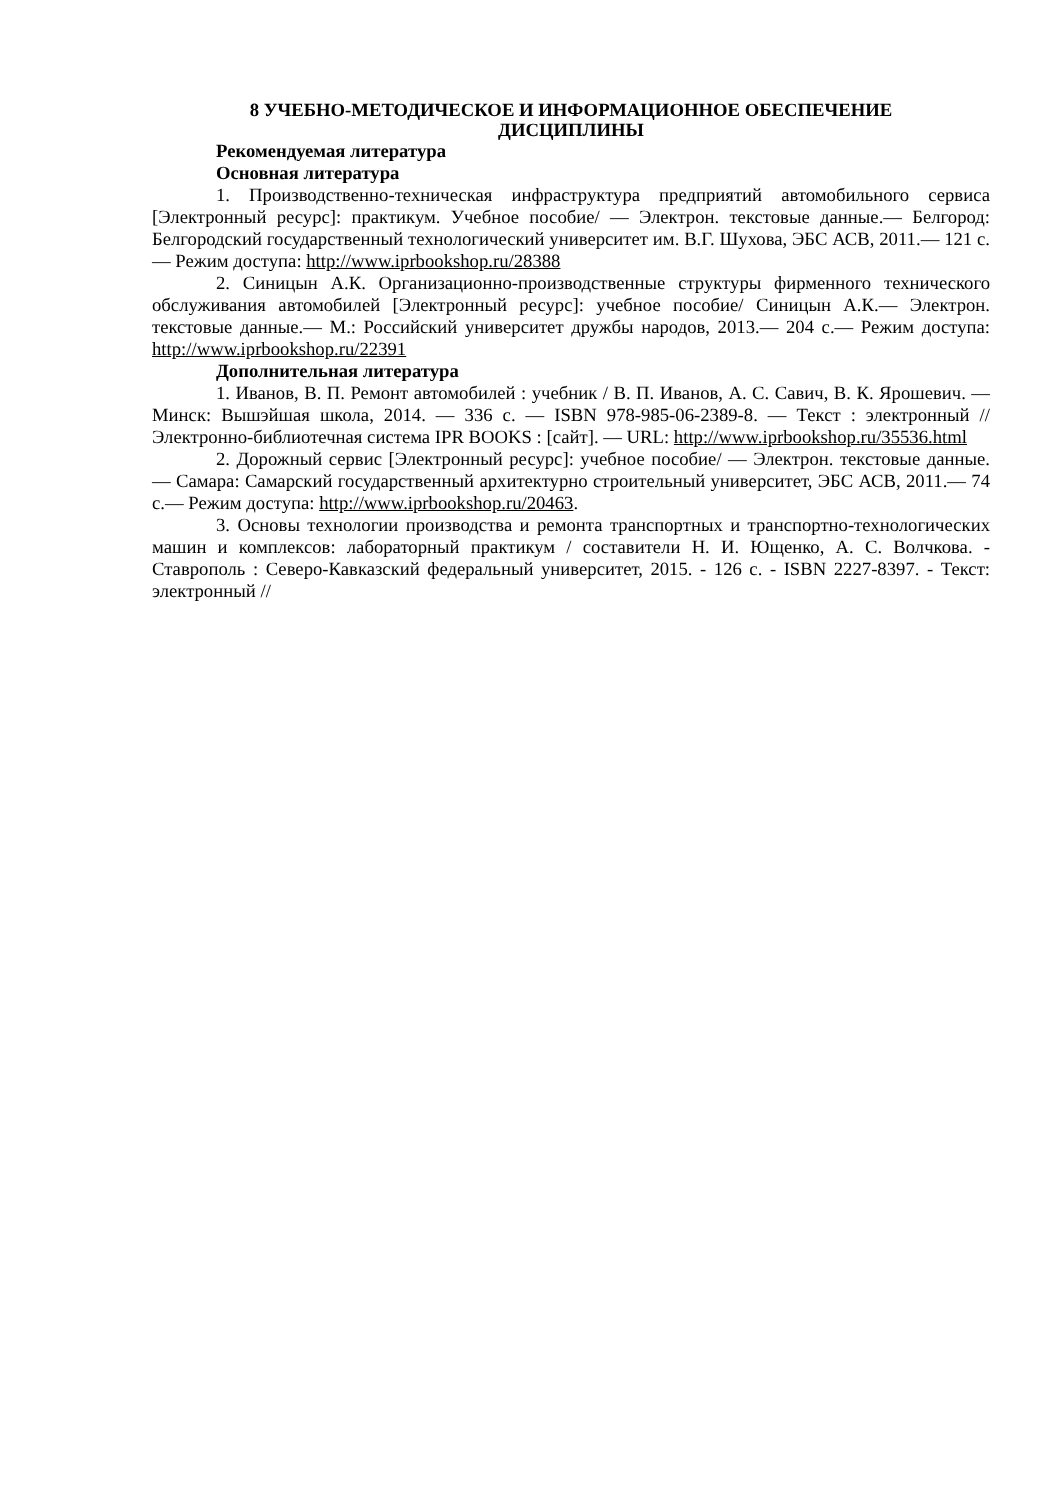8 УЧЕБНО-МЕТОДИЧЕСКОЕ И ИНФОРМАЦИОННОЕ ОБЕСПЕЧЕНИЕ
ДИСЦИПЛИНЫ
Рекомендуемая литература
Основная литература
1. Производственно-техническая инфраструктура предприятий автомобильного сервиса [Электронный ресурс]: практикум. Учебное пособие/ — Электрон. текстовые данные.— Белгород: Белгородский государственный технологический университет им. В.Г. Шухова, ЭБС АСВ, 2011.— 121 c.— Режим доступа: http://www.iprbookshop.ru/28388
2. Синицын А.К. Организационно-производственные структуры фирменного технического обслуживания автомобилей [Электронный ресурс]: учебное пособие/ Синицын А.К.— Электрон. текстовые данные.— М.: Российский университет дружбы народов, 2013.— 204 c.— Режим доступа: http://www.iprbookshop.ru/22391
Дополнительная литература
1. Иванов, В. П. Ремонт автомобилей : учебник / В. П. Иванов, А. С. Савич, В. К. Ярошевич. — Минск: Вышэйшая школа, 2014. — 336 c. — ISBN 978-985-06-2389-8. — Текст : электронный // Электронно-библиотечная система IPR BOOKS : [сайт]. — URL: http://www.iprbookshop.ru/35536.html
2. Дорожный сервис [Электронный ресурс]: учебное пособие/ — Электрон. текстовые данные.— Самара: Самарский государственный архитектурно строительный университет, ЭБС АСВ, 2011.— 74 c.— Режим доступа: http://www.iprbookshop.ru/20463.
3. Основы технологии производства и ремонта транспортных и транспортно-технологических машин и комплексов: лабораторный практикум / составители Н. И. Ющенко, А. С. Волчкова. - Ставрополь : Северо-Кавказский федеральный университет, 2015. - 126 c. - ISBN 2227-8397. - Текст: электронный //